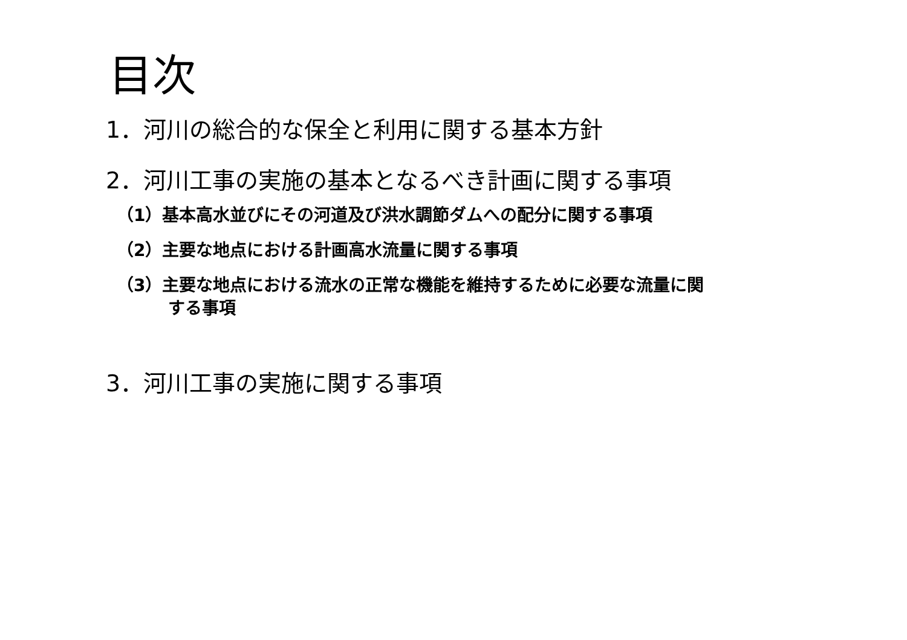目次
1．河川の総合的な保全と利用に関する基本方針
2．河川工事の実施の基本となるべき計画に関する事項
（1）基本高水並びにその河道及び洪水調節ダムへの配分に関する事項
（2）主要な地点における計画高水流量に関する事項
（3）主要な地点における流水の正常な機能を維持するために必要な流量に関
する事項
3．河川工事の実施に関する事項